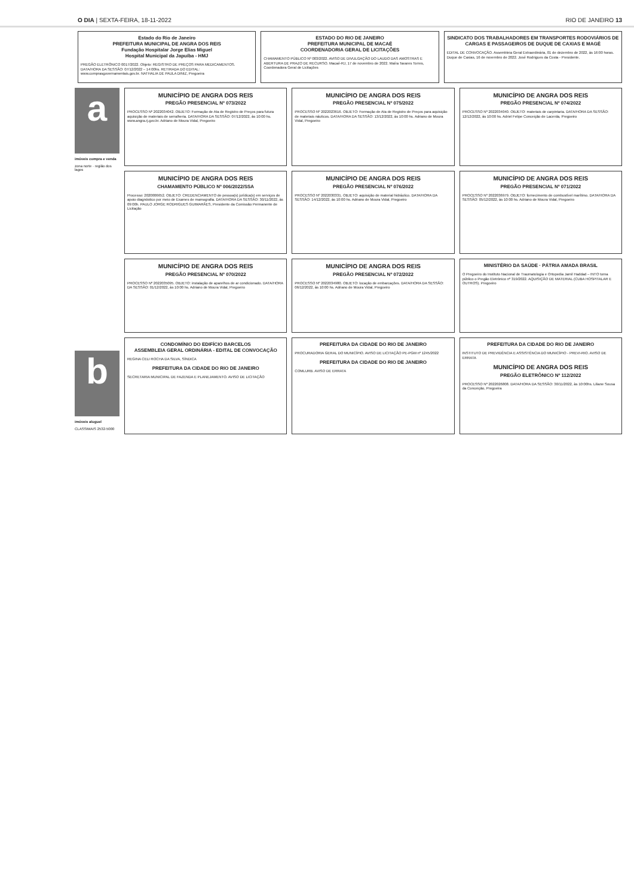O DIA | SEXTA-FEIRA, 18-11-2022 RIO DE JANEIRO 13
Estado do Rio de Janeiro
PREFEITURA MUNICIPAL DE ANGRA DOS REIS
Fundação Hospitalar Jorge Elias Miguel
Hospital Municipal da Japuíba - HMJ
PREGÃO ELETRÔNICO 0017/2022. Objeto: REGISTRO DE PREÇOS PARA MEDICAMENTOS. DATA/HORA DA SESSÃO: 07/12/2022 – 14:00hs. RETIRADA DO EDITAL: www.comprasgovernamentais.gov.br. NATHALIA DE PAULA DINIZ, Pregoeira
ESTADO DO RIO DE JANEIRO
PREFEITURA MUNICIPAL DE MACAÉ
COORDENADORIA GERAL DE LICITAÇÕES
CHAMAMENTO PÚBLICO Nº 003/2022. AVISO DE DIVULGAÇÃO DO LAUDO DAS AMOSTRAS E ABERTURA DE PRAZO DE RECURSO. Macaé-RJ, 17 de novembro de 2022. Maíra Tavares Torres, Coordenadora Geral de Licitações
SINDICATO DOS TRABALHADORES EM TRANSPORTES RODOVIÁRIOS DE CARGAS E PASSAGEIROS DE DUQUE DE CAXIAS E MAGÉ
EDITAL DE CONVOCAÇÃO. Assembleia Geral Extraordinária, 01 de dezembro de 2022, às 16:00 horas. Duque de Caxias, 16 de novembro de 2022. José Rodrigues da Costa - Presidente.
a
imóveis compra e venda
zona norte · região dos lagos
b
imóveis aluguel
CLASSIMAIS 2532-5000
MUNICÍPIO DE ANGRA DOS REIS
PREGÃO PRESENCIAL Nº 073/2022
PROCESSO Nº 2022034042. OBJETO: Formação de Ata de Registro de Preços para futura aquisição de materiais de serralheria. DATA/HORA DA SESSÃO: 07/12/2022, às 10:00 hs. www.angra.rj.gov.br. Adriano de Moura Vidal, Pregoeiro
MUNICÍPIO DE ANGRA DOS REIS
PREGÃO PRESENCIAL Nº 075/2022
PROCESSO Nº 2022023616. OBJETO: Formação de Ata de Registro de Preços para aquisição de materiais náuticos. DATA/HORA DA SESSÃO: 13/12/2022, às 10:00 hs. Adriano de Moura Vidal, Pregoeiro
MUNICÍPIO DE ANGRA DOS REIS
PREGÃO PRESENCIAL Nº 074/2022
PROCESSO Nº 2022034040. OBJETO: materiais de carpintaria. DATA/HORA DA SESSÃO: 12/12/2022, às 10:00 hs. Adriel Felipe Conceição de Lacerda, Pregoeiro
MUNICÍPIO DE ANGRA DOS REIS
CHAMAMENTO PÚBLICO Nº 006/2022/SSA
Processo: 2020006652. OBJETO: CREDENCIAMENTO de pessoa(s) jurídica(s) em serviços de apoio diagnóstico por meio de Exames de mamografia. DATA/HORA DA SESSÃO: 30/11/2022, às 09:00h. PAULO JORGE RODRIGUES GUIMARÃES, Presidente da Comissão Permanente de Licitação
MUNICÍPIO DE ANGRA DOS REIS
PREGÃO PRESENCIAL Nº 076/2022
PROCESSO Nº 2022030331. OBJETO: aquisição de material hidráulico. DATA/HORA DA SESSÃO: 14/12/2022, às 10:00 hs. Adriano de Moura Vidal, Pregoeiro
MUNICÍPIO DE ANGRA DOS REIS
PREGÃO PRESENCIAL Nº 071/2022
PROCESSO Nº 2022036979. OBJETO: fornecimento de combustível marítimo. DATA/HORA DA SESSÃO: 05/12/2022, às 10:00 hs. Adriano de Moura Vidal, Pregoeiro
MUNICÍPIO DE ANGRA DOS REIS
PREGÃO PRESENCIAL Nº 070/2022
PROCESSO Nº 2022035095. OBJETO: instalação de aparelhos de ar condicionado. DATA/HORA DA SESSÃO: 01/12/2022, às 10:00 hs. Adriano de Moura Vidal, Pregoeiro
MUNICÍPIO DE ANGRA DOS REIS
PREGÃO PRESENCIAL Nº 072/2022
PROCESSO Nº 2022034980. OBJETO: locação de embarcações. DATA/HORA DA SESSÃO: 06/12/2022, às 10:00 hs. Adriano de Moura Vidal, Pregoeiro
MINISTÉRIO DA SAÚDE · PÁTRIA AMADA BRASIL
O Pregoeiro do Instituto Nacional de Traumatologia e Ortopedia Jamil Haddad – INTO torna público o Pregão Eletrônico nº 319/2022. AQUISIÇÃO DE MATERIAL (CUBA HOSPITALAR E OUTROS). Pregoeiro
CONDOMÍNIO DO EDIFÍCIO BARCELOS
ASSEMBLEIA GERAL ORDINÁRIA - EDITAL DE CONVOCAÇÃO
REGINA CELI ROCHA DA SILVA, SÍNDICA
PREFEITURA DA CIDADE DO RIO DE JANEIRO
SECRETARIA MUNICIPAL DE FAZENDA E PLANEJAMENTO. AVISO DE LICITAÇÃO
PREFEITURA DA CIDADE DO RIO DE JANEIRO
PROCURADORIA GERAL DO MUNICÍPIO. AVISO DE LICITAÇÃO PE-PGM nº 1245/2022
PREFEITURA DA CIDADE DO RIO DE JANEIRO
COMLURB. AVISO DE ERRATA
PREFEITURA DA CIDADE DO RIO DE JANEIRO
INSTITUTO DE PREVIDÊNCIA E ASSISTÊNCIA DO MUNICÍPIO - PREVI-RIO. AVISO DE ERRATA
MUNICÍPIO DE ANGRA DOS REIS
PREGÃO ELETRÔNICO Nº 112/2022
PROCESSO Nº 2022026808. DATA/HORA DA SESSÃO: 30/11/2022, às 10:00hs. Liliane Sousa da Conceição, Pregoeira